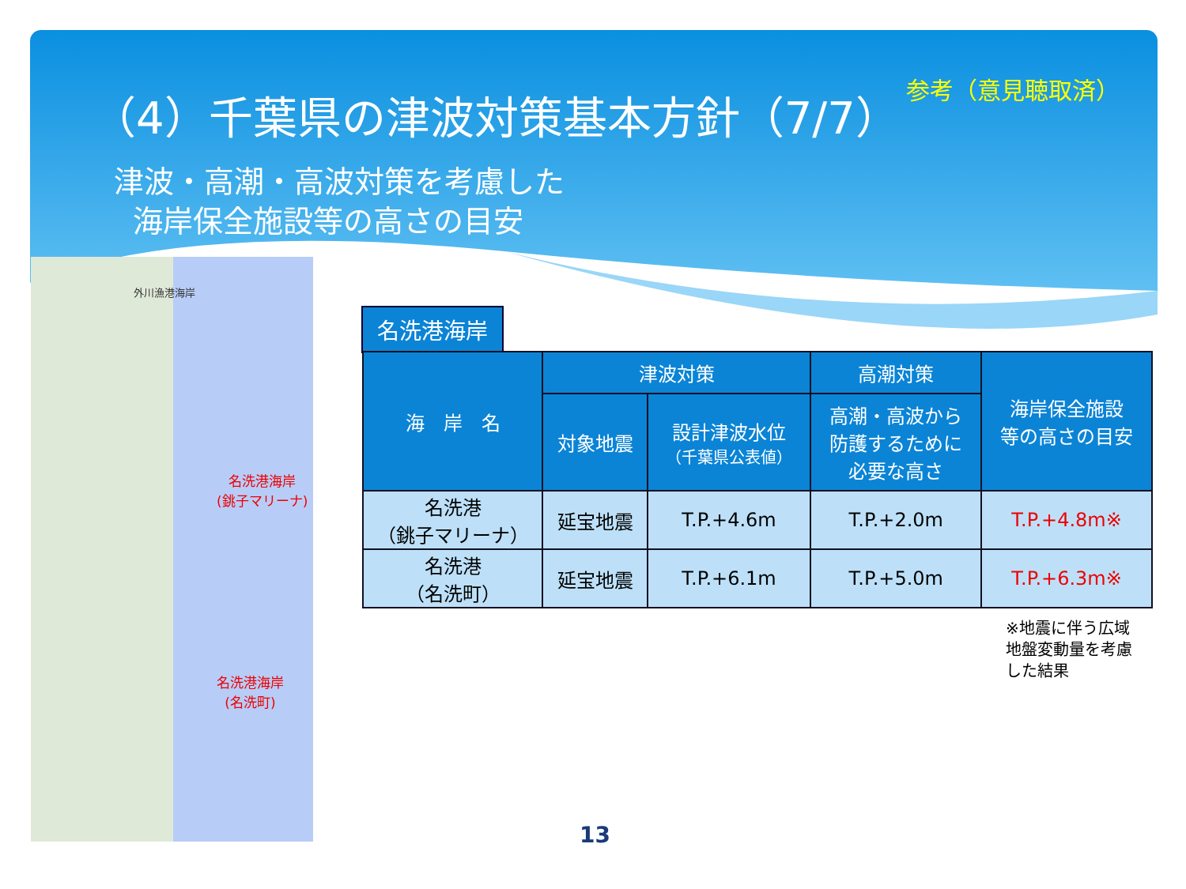（4）千葉県の津波対策基本方針（7/7）
津波・高潮・高波対策を考慮した
海岸保全施設等の高さの目安
参考（意見聴取済）
外川漁港海岸
名洗港海岸
(銚子マリーナ)
名洗港海岸
(名洗町)
名洗港海岸
| 海 岸 名 | 津波対策 | | 高潮対策 | 海岸保全施設 等の高さの目安 |
| --- | --- | --- | --- | --- |
| | 対象地震 | 設計津波水位 （千葉県公表値） | 高潮・高波から 防護するために 必要な高さ | |
| 名洗港 （銚子マリーナ） | 延宝地震 | T.P.+4.6m | T.P.+2.0m | T.P.+4.8m※ |
| 名洗港 （名洗町） | 延宝地震 | T.P.+6.1m | T.P.+5.0m | T.P.+6.3m※ |
※地震に伴う広域
地盤変動量を考慮
した結果
13